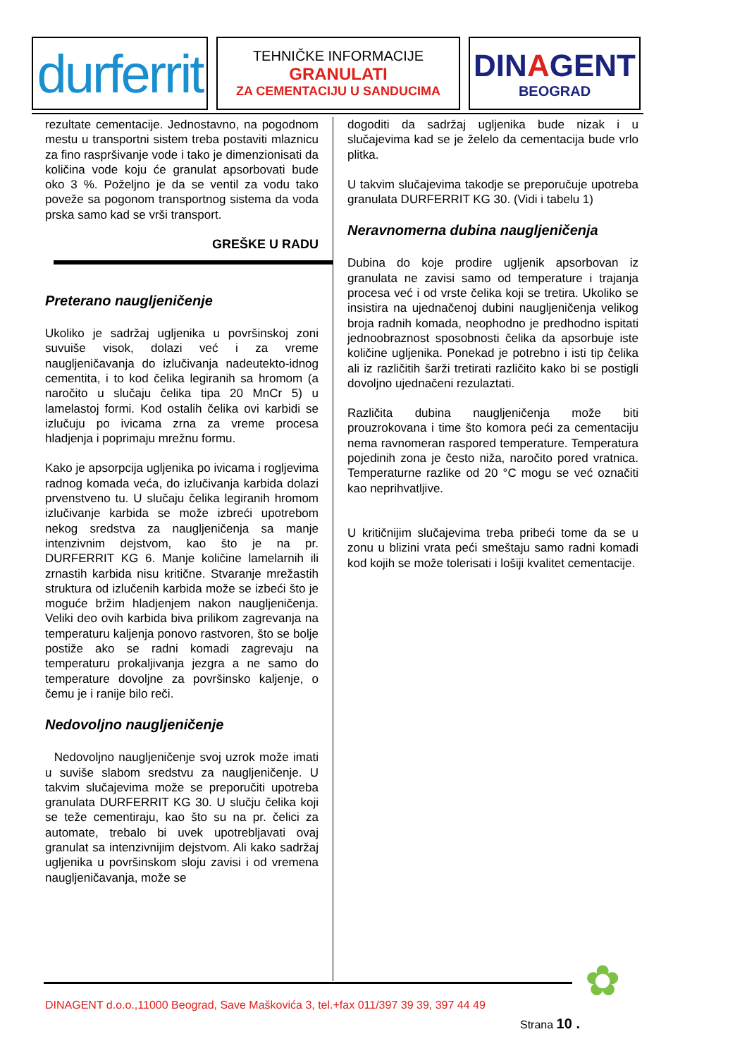durferrit
TEHNIČKE INFORMACIJE
GRANULATI
ZA CEMENTACIJU U SANDUCIMA
DINAGENT
BEOGRAD
rezultate cementacije. Jednostavno, na pogodnom mestu u transportni sistem treba postaviti mlaznicu za fino raspršivanje vode i tako je dimenzionisati da količina vode koju će granulat apsorbovati bude oko 3 %. Poželjno je da se ventil za vodu tako poveže sa pogonom transportnog sistema da voda prska samo kad se vrši transport.
GREŠKE U RADU
Preterano naugljeničenje
Ukoliko je sadržaj ugljenika u površinskoj zoni suvuiše visok, dolazi već i za vreme naugljeničavanja do izlučivanja nadeutekto-idnog cementita, i to kod čelika legiranih sa hromom (a naročito u slučaju čelika tipa 20 MnCr 5) u lamelastoj formi. Kod ostalih čelika ovi karbidi se izlučuju po ivicama zrna za vreme procesa hladjenja i poprimaju mrežnu formu.
Kako je apsorpcija ugljenika po ivicama i rogljevima radnog komada veća, do izlučivanja karbida dolazi prvenstveno tu. U slučaju čelika legiranih hromom izlučivanje karbida se može izbreći upotrebom nekog sredstva za naugljeničenja sa manje intenzivnim dejstvom, kao što je na pr. DURFERRIT KG 6. Manje količine lamelarnih ili zrnastih karbida nisu kritične. Stvaranje mrežastih struktura od izlučenih karbida može se izbeći što je moguće bržim hladjenjem nakon naugljeničenja. Veliki deo ovih karbida biva prilikom zagrevanja na temperaturu kaljenja ponovo rastvoren, što se bolje postiže ako se radni komadi zagrevaju na temperaturu prokaljivanja jezgra a ne samo do temperature dovoljne za površinsko kaljenje, o čemu je i ranije bilo reči.
Nedovoljno naugljeničenje
Nedovoljno naugljeničenje svoj uzrok može imati u suviše slabom sredstvu za naugljeničenje. U takvim slučajevima može se preporučiti upotreba granulata DURFERRIT KG 30. U slučju čelika koji se teže cementiraju, kao što su na pr. čelici za automate, trebalo bi uvek upotrebljavati ovaj granulat sa intenzivnijim dejstvom. Ali kako sadržaj ugljenika u površinskom sloju zavisi i od vremena naugljeničavanja, može se
dogoditi da sadržaj ugljenika bude nizak i u slučajevima kad se je želelo da cementacija bude vrlo plitka.
U takvim slučajevima takodje se preporučuje upotreba granulata DURFERRIT KG 30. (Vidi i tabelu 1)
Neravnomerna dubina naugljeničenja
Dubina do koje prodire ugljenik apsorbovan iz granulata ne zavisi samo od temperature i trajanja procesa već i od vrste čelika koji se tretira. Ukoliko se insistira na ujednačenoj dubini naugljeničenja velikog broja radnih komada, neophodno je predhodno ispitati jednoobraznost sposobnosti čelika da apsorbuje iste količine ugljenika. Ponekad je potrebno i isti tip čelika ali iz različitih šarži tretirati različito kako bi se postigli dovoljno ujednačeni rezulaztati.
Različita dubina naugljeničenja može biti prouzrokovana i time što komora peći za cementaciju nema ravnomeran raspored temperature. Temperatura pojedinih zona je često niža, naročito pored vratnica. Temperaturne razlike od 20 °C mogu se već označiti kao neprihvatljive.
U kritičnijim slučajevima treba pribeći tome da se u zonu u blizini vrata peći smeštaju samo radni komadi kod kojih se može tolerisati i lošiji kvalitet cementacije.
DINAGENT d.o.o.,11000 Beograd, Save Maškovića 3, tel.+fax 011/397 39 39, 397 44 49
✿
Strana 10 .